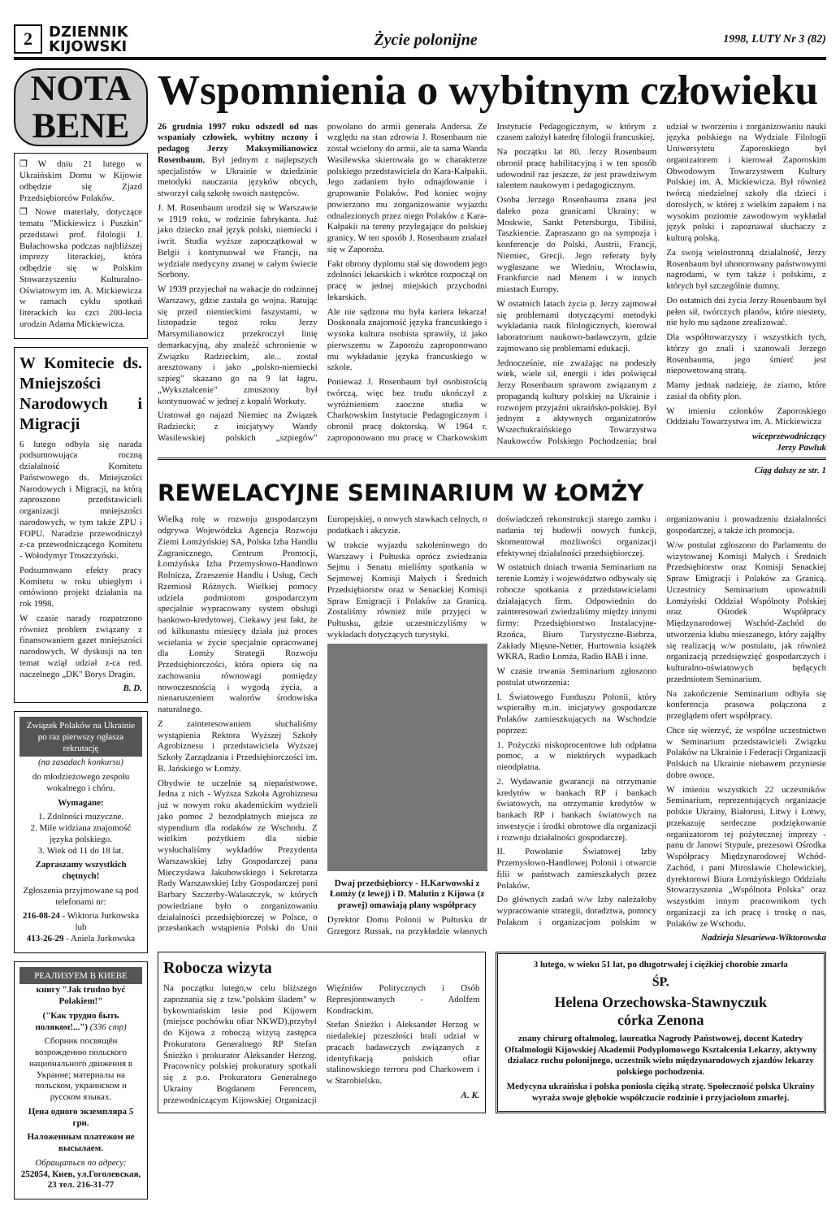2 DZIENNIK
KIJOWSKI Życie polonijne 1998, LUTY Nr 3 (82)
NOTA
BENE
❒ W dniu 21 lutego w Ukraińskim Domu w Kijowie odbędzie się Zjazd Przedsiębiorców Polaków.
❒ Nowe materiały, dotyczące tematu "Mickiewicz i Puszkin" przedstawi prof. filologii J. Bułachowska podczas najbliższej imprezy literackiej, która odbędzie się w Polskim Stowarzyszeniu Kulturalno-Oświatowym im. A. Mickiewicza w ramach cyklu spotkań literackich ku czci 200-lecia urodzin Adama Mickiewicza.
W Komitecie ds. Mniejszości Narodowych i Migracji
6 lutego odbyła się narada podsumowująca roczną działalność Komitetu Państwowego ds. Mniejszości Narodowych i Migracji, na którą zaproszono przedstawicieli organizacji mniejszości narodowych, w tym także ZPU i FOPU. Naradzie przewodniczył z-ca przewodniczącego Komitetu - Wołodymyr Troszczyński.
Podsumowano efekty pracy Komitetu w roku ubiegłym i omówiono projekt działania na rok 1998.
W czasie narady rozpatrzono również problem związany z finansowaniem gazet mniejszości narodowych. W dyskusji na ten temat wziął udział z-ca red. naczelnego „DK" Borys Dragin.
B. D.
Związek Polaków na Ukrainie po raz pierwszy ogłasza rekrutację
(na zasadach konkursu)
do młodzieżowego zespołu wokalnego i chóru.
Wymagane:
1. Zdolności muzyczne.
2. Mile widziana znajomość języka polskiego.
3. Wiek od 11 do 18 lat.
Zapraszamy wszystkich chętnych!
Zgłoszenia przyjmowane są pod telefonami nr:
216-08-24 - Wiktoria Jurkowska lub
413-26-29 - Aniela Jurkowska
РЕАЛИЗУЕМ В КИЕВЕ
книгу "Jak trudno być Polakiem!"
("Как трудно быть поляком!...") (336 стр)
Сборник посвящён возрождению польского национального движения в Украине; материалы на польском, украинском и русском языках.
Цена одного экземпляра 5 грн.
Наложенным платежом не высылаем.
Обращаться по адресу:
252054, Киев, ул.Гоголевская, 23 тел. 216-31-77
Wspomnienia o wybitnym człowieku
26 grudnia 1997 roku odszedł od nas wspaniały człowiek, wybitny uczony i pedagog Jerzy Maksymilianowicz Rosenbaum. Był jednym z najlepszych specjalistów w Ukrainie w dziedzinie metodyki nauczania języków obcych, stworzył całą szkołę swoich następców.
J. M. Rosenbaum urodził się w Warszawie w 1919 roku, w rodzinie fabrykanta. Już jako dziecko znał język polski, niemiecki i iwrit. Studia wyższe zapoczątkował w Belgii i kontynuował we Francji, na wydziale medycyny znanej w całym świecie Sorbony.
W 1939 przyjechał na wakacje do rodzinnej Warszawy, gdzie zastała go wojna. Ratując się przed niemieckimi faszystami, w listopadzie tegoż roku Jerzy Marsymilianowicz przekroczył linię demarkacyjną, aby znaleźć schronienie w Związku Radzieckim, ale... został aresztowany i jako „polsko-niemiecki szpieg" skazano go na 9 lat łagru. „Wykształcenie" zmuszony był kontynuować w jednej z kopalń Workuty.
Uratował go najazd Niemiec na Związek Radziecki: z inicjatywy Wandy Wasilewskiej polskich „szpiegów" powołano do armii generała Andersa. Ze względu na stan zdrowia J. Rosenbaum nie został wcielony do armii, ale ta sama Wanda Wasilewska skierowała go w charakterze polskiego przedstawiciela do Kara-Kałpakii. Jego zadaniem było odnajdowanie i grupowanie Polaków. Pod koniec wojny powierzono mu zorganizowanie wyjazdu odnalezionych przez niego Polaków z Kara-Kałpakii na tereny przylegające do polskiej granicy. W ten sposób J. Rosenbaum znalazł się w Zaporożu.
Fakt obrony dyplomu stał się dowodem jego zdolności lekarskich i wkrótce rozpoczął on pracę w jednej miejskich przychodni lekarskich.
Ale nie sądzona mu była kariera lekarza! Doskonała znajomość języka francuskiego i wysoka kultura osobista sprawiły, iż jako pierwszemu w Zaporożu zaproponowano mu wykładanie języka francuskiego w szkole.
Ponieważ J. Rosenbaum był osobistością twórczą, więc bez trudu ukończył z wyróżnieniem zaoczne studia w Charkowskim Instytucie Pedagogicznym i obronił pracę doktorską. W 1964 r. zaproponowano mu pracę w Charkowskim Instytucie Pedagogicznym, w którym z czasem założył katedrę filologii francuskiej.
Na początku lat 80. Jerzy Rosenbaum obronił pracę habilitacyjną i w ten sposób udowodnił raz jeszcze, że jest prawdziwym talentem naukowym i pedagogicznym.
Osoba Jerzego Rosenbauma znana jest daleko poza granicami Ukrainy: w Moskwie, Sankt Petersburgu, Tibilisi, Taszkiencie. Zapraszano go na sympozja i konferencje do Polski, Austrii, Francji, Niemiec, Grecji. Jego referaty były wygłaszane we Wiedniu, Wrocławiu, Frankfurcie nad Menem i w innych miastach Europy.
W ostatnich latach życia p. Jerzy zajmował się problemami dotyczącymi metodyki wykładania nauk filologicznych, kierował laboratorium naukowo-badawczym, gdzie zajmowano się problemami edukacji.
Jednocześnie, nie zważając na podeszły wiek, wiele sił, energii i idei poświęcał Jerzy Rosenbaum sprawom związanym z propagandą kultury polskiej na Ukrainie i rozwojem przyjaźni ukraińsko-polskiej. Był jednym z aktywnych organizatorów Wszechukraińskiego Towarzystwa Naukowców Polskiego Pochodzenia; brał udział w tworzeniu i zorganizowaniu nauki języka polskiego na Wydziale Filologii Uniwersytetu Zaporoskiego był organizatorem i kierował Zaporoskim Obwodowym Towarzystwem Kultury Polskiej im. A. Mickiewicza. Był również twórcą niedzielnej szkoły dla dzieci i dorosłych, w której z wielkim zapałem i na wysokim poziomie zawodowym wykładał język polski i zapoznawał słuchaczy z kulturą polską.
Za swoją wielostronną działalność, Jerzy Rosenbaum był uhonorowany państwowymi nagrodami, w tym także i polskimi, z których był szczególnie dumny.
Do ostatnich dni życia Jerzy Rosenbaum był pełen sił, twórczych planów, które niestety, nie było mu sądzone zrealizować.
Dla współtowarzyszy i wszystkich tych, którzy go znali i szanowali Jerzego Rosenbauma, jego śmierć jest niepowetowaną stratą.
Mamy jednak nadzieję, że ziarno, które zasiał da obfity plon.
W imieniu członków Zaporoskiego Oddziału Towarzystwa im. A. Mickiewicza
wiceprzewodniczący
Jerzy Pawluk
Ciąg dalszy ze str. 1
REWELACYJNE SEMINARIUM W ŁOMŻY
Wielką rolę w rozwoju gospodarczym odgrywa Wojewódzka Agencja Rozwoju Ziemi Łomżyńskiej SA, Polska Izba Handlu Zagranicznego, Centrum Promocji, Łomżyńska Izba Przemysłowo-Handlowo Rolnicza, Zrzeszenie Handlu i Usług, Cech Rzemiosł Różnych. Wielkiej pomocy udziela podmiotom gospodarczym specjalnie wypracowany system obsługi bankowo-kredytowej. Ciekawy jest fakt, że od kilkunastu miesięcy działa już proces wcielania w życie specjalnie opracowanej dla Łomży Strategii Rozwoju Przedsiębiorczości, która opiera się na zachowaniu równowagi pomiędzy nowoczesnością i wygodą życia, a nienaruszeniem walorów środowiska naturalnego.
Z zainteresowaniem słuchaliśmy wystąpienia Rektora Wyższej Szkoły Agrobiznesu i przedstawiciela Wyższej Szkoły Zarządzania i Przedsiębiorczości im. B. Jańskiego w Łomży.
Obydwie te uczelnie są niepaństwowe. Jedna z nich - Wyższa Szkoła Agrobiznesu już w nowym roku akademickim wydzieli jako pomoc 2 bezodpłatnych miejsca ze stypendium dla rodaków ze Wschodu. Z wielkim pożytkiem dla siebie wysłuchaliśmy wykładów Prezydenta Warszawskiej Izby Gospodarczej pana Mieczysława Jakubowskiego i Sekretarza Rady Warszawskiej Izby Gospodarczej pani Barbary Szczerby-Walaszczyk, w których powiedziane było o zorganizowaniu działalności przedsiębiorczej w Polsce, o przesłankach wstąpienia Polski do Unii Europejskiej, o nowych stawkach celnych, o podatkach i akcyzie.
W trakcie wyjazdu szkoleniowego do Warszawy i Pułtuska oprócz zwiedzania Sejmu i Senatu mieliśmy spotkania w Sejmowej Komisji Małych i Średnich Przedsiębiorstw oraz w Senackiej Komisji Spraw Emigracji i Polaków za Granicą. Zostaliśmy również mile przyjęci w Pułtusku, gdzie uczestniczyliśmy w wykładach dotyczących turystyki.
Dwaj przedsiębiorcy - H.Karwowski z Łomży (z lewej) i D. Malutin z Kijowa (z prawej) omawiają plany współpracy
Dyrektor Domu Polonii w Pułtusku dr Grzegorz Russak, na przykładzie własnych doświadczeń rekonstrukcji starego zamku i nadania tej budowli nowych funkcji, skomentował możliwości organizacji efektywnej działalności przedsiębiorczej.
W ostatnich dniach trwania Seminarium na terenie Łomży i województwo odbywały się robocze spotkania z przedstawicielami działających firm. Odpowiednio do zainteresowań zwiedzaliśmy między innymi firmy: Przedsiębiorstwo Instalacyjne-Rzońca, Biuro Turystyczne-Biebrza, Zakłady Mięsne-Netter, Hurtownia książek WKRA, Radio Łomża, Radio BAB i inne.
W czasie trwania Seminarium zgłoszono postulat utworzenia:
I. Światowego Funduszu Polonii, który wspierałby m.in. inicjatywy gospodarcze Polaków zamieszkujących na Wschodzie poprzez:
1. Pożyczki niskoprocentowe lub odpłatna pomoc, a w niektórych wypadkach nieodpłatna.
2. Wydawanie gwarancji na otrzymanie kredytów w bankach RP i bankach światowych, na otrzymanie kredytów w bankach RP i bankach światowych na inwestycje i środki obrotowe dla organizacji i rozwoju działalności gospodarczej.
II. Powołanie Światowej Izby Przemysłowo-Handlowej Polonii i otwarcie filii w państwach zamieszkałych przez Polaków.
Do głównych zadań w/w Izby należałoby wypracowanie strategii, doradztwa, pomocy Polakom i organizacjom polskim w organizowaniu i prowadzeniu działalności gospodarczej, a także ich promocja.
W/w postulat zgłoszono do Parlamentu do wizytowanej Komisji Małych i Średnich Przedsiębiorstw oraz Komisji Senackiej Spraw Emigracji i Polaków za Granicą. Uczestnicy Seminarium upoważnili Łomżyński Oddział Wspólnoty Polskiej oraz Ośrodek Współpracy Międzynarodowej Wschód-Zachód do utworzenia klubu mieszanego, który zająłby się realizacją w/w postulatu, jak również organizacją przedsięwzięć gospodarczych i kulturalno-oświatowych będących przedmiotem Seminarium.
Na zakończenie Seminarium odbyła się konferencja prasowa połączona z przeglądem ofert współpracy.
Chce się wierzyć, że wspólne uczestnictwo w Seminarium przedstawicieli Związku Polaków na Ukrainie i Federacji Organizacji Polskich na Ukrainie niebawem przyniesie dobre owoce.
W imieniu wszystkich 22 uczestników Seminarium, reprezentujących organizacje polskie Ukrainy, Białorusi, Litwy i Łotwy, przekazuję serdeczne podziękowanie organizatorom tej pożytecznej imprezy - panu dr Janowi Stypule, prezesowi Ośrodka Współpracy Międzynarodowej Wchód-Zachód, i pani Mirosławie Cholewickiej, dyrektorowi Biura Łomżyńskiego Oddziału Stowarzyszenia „Wspólnota Polska" oraz wszystkim innym pracownikom tych organizacji za ich pracę i troskę o nas, Polaków ze Wschodu.
Nadzieja Slesariewa-Wiktorowska
Robocza wizyta
Na początku lutego,w celu bliższego zapoznania się z tzw."polskim śladem" w bykowniańskim lesie pod Kijowem (miejsce pochówku ofiar NKWD),przybył do Kijowa z roboczą wizytą zastępca Prokuratora Generalnego RP Stefan Śnieżko i prokurator Aleksander Herzog. Pracownicy polskiej prokuratury spotkali się z p.o. Prokuratora Generalnego Ukrainy Bogdanem Ferencem, przewodniczącym Kijowskiej Organizacji Więźniów Politycznych i Osób Represjonowanych - Adolfem Kondrackim.
Stefan Śnieżko i Aleksander Herzog w niedalekiej przeszłości brali udział w pracach badawczych związanych z identyfikacją polskich ofiar stalinowskiego terroru pod Charkowem i w Starobielsku.
A. K.
3 lutego, w wieku 51 lat, po długotrwałej i ciężkiej chorobie zmarła
ŚP.
Helena Orzechowska-Stawnyczuk
córka Zenona
znany chirurg oftalmolog, laureatka Nagrody Państwowej, docent Katedry Oftalmologii Kijowskiej Akademii Podyplomowego Kształcenia Lekarzy, aktywny działacz ruchu polonijnego, uczestnik wielu międzynarodowych zjazdów lekarzy polskiego pochodzenia.
Medycyna ukraińska i polska poniosła ciężką stratę. Społeczność polska Ukrainy wyraża swoje głębokie współczucie rodzinie i przyjaciołom zmarłej.